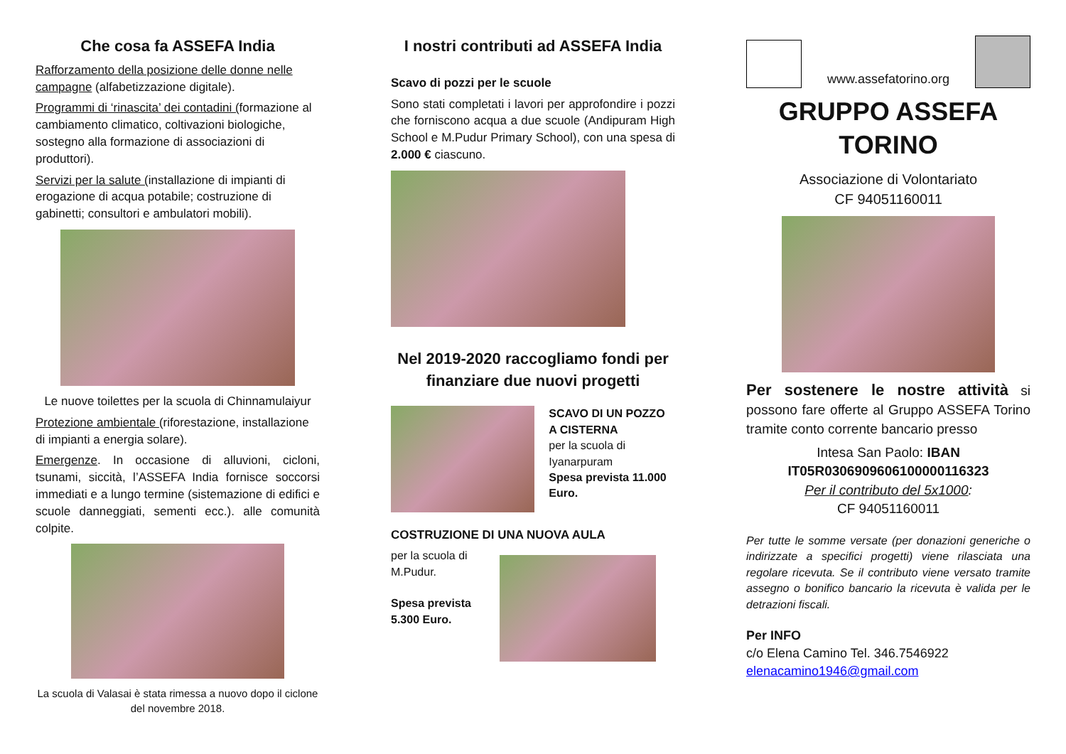Che cosa fa ASSEFA India
Rafforzamento della posizione delle donne nelle campagne (alfabetizzazione digitale).
Programmi di ‘rinascita’ dei contadini (formazione al cambiamento climatico, coltivazioni biologiche, sostegno alla formazione di associazioni di produttori).
Servizi per la salute (installazione di impianti di erogazione di acqua potabile; costruzione di gabinetti; consultori e ambulatori mobili).
Le nuove toilettes per la scuola di Chinnamulaiyur
Protezione ambientale (riforestazione, installazione di impianti a energia solare).
Emergenze. In occasione di alluvioni, cicloni, tsunami, siccità, l’ASSEFA India fornisce soccorsi immediati e a lungo termine (sistemazione di edifici e scuole danneggiati, sementi ecc.). alle comunità colpite.
La scuola di Valasai è stata rimessa a nuovo dopo il ciclone del novembre 2018.
I nostri contributi ad ASSEFA India
Scavo di pozzi per le scuole
Sono stati completati i lavori per approfondire i pozzi che forniscono acqua a due scuole (Andipuram High School e M.Pudur Primary School), con una spesa di 2.000 € ciascuno.
Nel 2019-2020 raccogliamo fondi per finanziare due nuovi progetti
SCAVO DI UN POZZO
A CISTERNA
per la scuola di Iyanarpuram
Spesa prevista 11.000 Euro.
COSTRUZIONE DI UNA NUOVA AULA
per la scuola di
M.Pudur.
Spesa prevista
5.300 Euro.
www.assefatorino.org
GRUPPO ASSEFA
TORINO
Associazione di Volontariato
CF 94051160011
Per sostenere le nostre attività si possono fare offerte al Gruppo ASSEFA Torino tramite conto corrente bancario presso
Intesa San Paolo: IBAN
IT05R0306909606100000116323
Per il contributo del 5x1000:
CF 94051160011
Per tutte le somme versate (per donazioni generiche o indirizzate a specifici progetti) viene rilasciata una regolare ricevuta. Se il contributo viene versato tramite assegno o bonifico bancario la ricevuta è valida per le detrazioni fiscali.
Per INFO
c/o Elena Camino Tel. 346.7546922
elenacamino1946@gmail.com